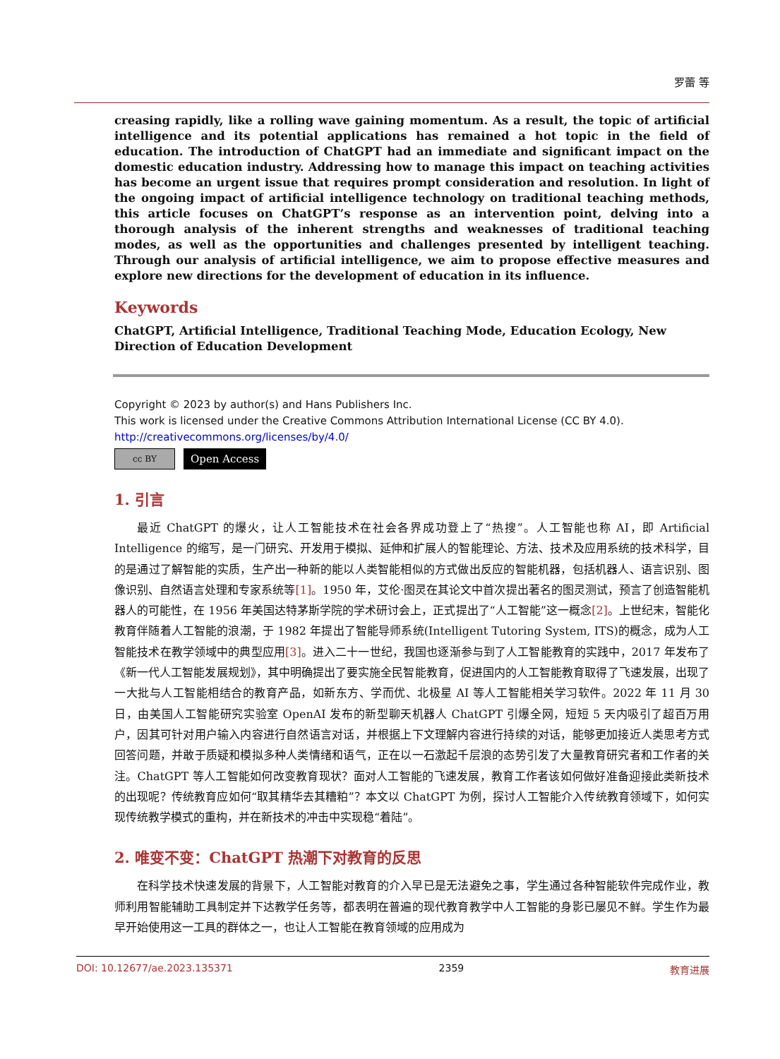罗蕾 等
creasing rapidly, like a rolling wave gaining momentum. As a result, the topic of artificial intelligence and its potential applications has remained a hot topic in the field of education. The introduction of ChatGPT had an immediate and significant impact on the domestic education industry. Addressing how to manage this impact on teaching activities has become an urgent issue that requires prompt consideration and resolution. In light of the ongoing impact of artificial intelligence technology on traditional teaching methods, this article focuses on ChatGPT’s response as an intervention point, delving into a thorough analysis of the inherent strengths and weaknesses of traditional teaching modes, as well as the opportunities and challenges presented by intelligent teaching. Through our analysis of artificial intelligence, we aim to propose effective measures and explore new directions for the development of education in its influence.
Keywords
ChatGPT, Artificial Intelligence, Traditional Teaching Mode, Education Ecology, New Direction of Education Development
Copyright © 2023 by author(s) and Hans Publishers Inc.
This work is licensed under the Creative Commons Attribution International License (CC BY 4.0).
http://creativecommons.org/licenses/by/4.0/
cc BY
Open Access
1. 引言
最近 ChatGPT 的爆火，让人工智能技术在社会各界成功登上了“热搜”。人工智能也称 AI，即 Artificial Intelligence 的缩写，是一门研究、开发用于模拟、延伸和扩展人的智能理论、方法、技术及应用系统的技术科学，目的是通过了解智能的实质，生产出一种新的能以人类智能相似的方式做出反应的智能机器，包括机器人、语言识别、图像识别、自然语言处理和专家系统等[1]。1950 年，艾伦·图灵在其论文中首次提出著名的图灵测试，预言了创造智能机器人的可能性，在 1956 年美国达特茅斯学院的学术研讨会上，正式提出了“人工智能”这一概念[2]。上世纪末，智能化教育伴随着人工智能的浪潮，于 1982 年提出了智能导师系统(Intelligent Tutoring System, ITS)的概念，成为人工智能技术在教学领域中的典型应用[3]。进入二十一世纪，我国也逐渐参与到了人工智能教育的实践中，2017 年发布了《新一代人工智能发展规划》，其中明确提出了要实施全民智能教育，促进国内的人工智能教育取得了飞速发展，出现了一大批与人工智能相结合的教育产品，如新东方、学而优、北极星 AI 等人工智能相关学习软件。2022 年 11 月 30 日，由美国人工智能研究实验室 OpenAI 发布的新型聊天机器人 ChatGPT 引爆全网，短短 5 天内吸引了超百万用户，因其可针对用户输入内容进行自然语言对话，并根据上下文理解内容进行持续的对话，能够更加接近人类思考方式回答问题，并敢于质疑和模拟多种人类情绪和语气，正在以一石激起千层浪的态势引发了大量教育研究者和工作者的关注。ChatGPT 等人工智能如何改变教育现状？面对人工智能的飞速发展，教育工作者该如何做好准备迎接此类新技术的出现呢？传统教育应如何“取其精华去其糟粕”？本文以 ChatGPT 为例，探讨人工智能介入传统教育领域下，如何实现传统教学模式的重构，并在新技术的冲击中实现稳“着陆”。
2. 唯变不变：ChatGPT 热潮下对教育的反思
在科学技术快速发展的背景下，人工智能对教育的介入早已是无法避免之事，学生通过各种智能软件完成作业，教师利用智能辅助工具制定并下达教学任务等，都表明在普遍的现代教育教学中人工智能的身影已屡见不鲜。学生作为最早开始使用这一工具的群体之一，也让人工智能在教育领域的应用成为
DOI: 10.12677/ae.2023.135371 2359 教育进展